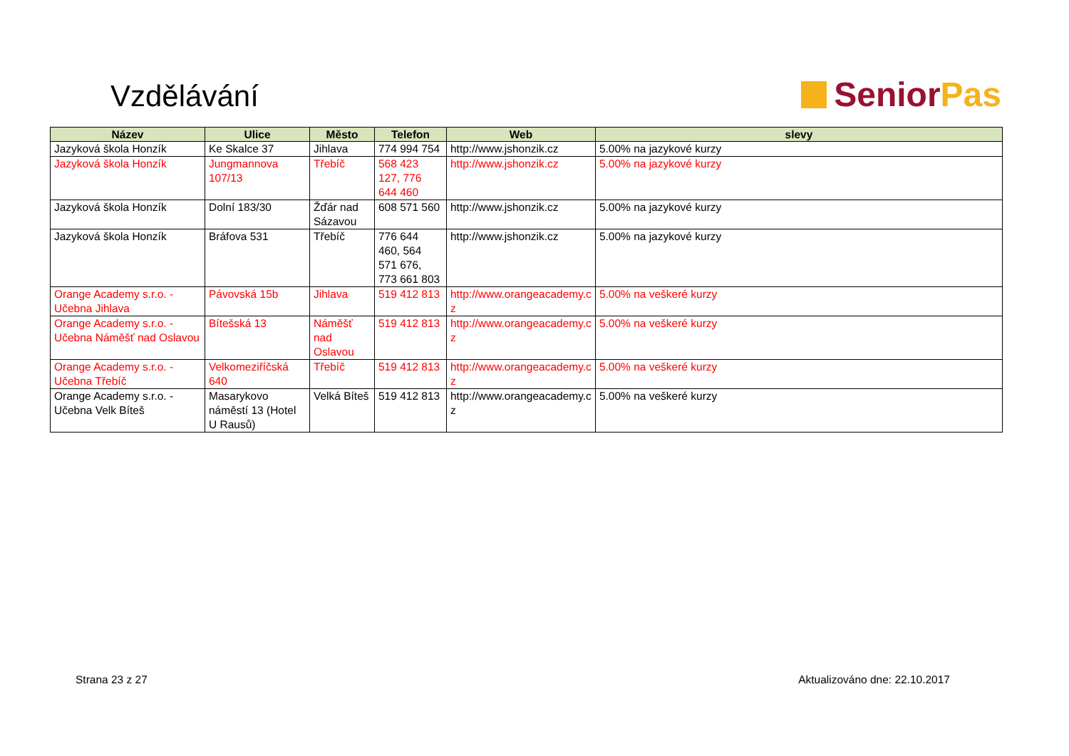Vzdělávání
Senior Pas
| Název | Ulice | Město | Telefon | Web | slevy |
| --- | --- | --- | --- | --- | --- |
| Jazyková škola Honzík | Ke Skalce 37 | Jihlava | 774 994 754 | http://www.jshonzik.cz | 5.00% na jazykové kurzy |
| Jazyková škola Honzík | Jungmannova 107/13 | Třebíč | 568 423 127, 776 644 460 | http://www.jshonzik.cz | 5.00% na jazykové kurzy |
| Jazyková škola Honzík | Dolní 183/30 | Žďár nad Sázavou | 608 571 560 | http://www.jshonzik.cz | 5.00% na jazykové kurzy |
| Jazyková škola Honzík | Bráfova 531 | Třebíč | 776 644 460, 564 571 676, 773 661 803 | http://www.jshonzik.cz | 5.00% na jazykové kurzy |
| Orange Academy s.r.o. - Učebna Jihlava | Pávovská 15b | Jihlava | 519 412 813 | http://www.orangeacademy.c z | 5.00% na veškeré kurzy |
| Orange Academy s.r.o. - Učebna Náměšť nad Oslavou | Bítešská 13 | Náměšť nad Oslavou | 519 412 813 | http://www.orangeacademy.c z | 5.00% na veškeré kurzy |
| Orange Academy s.r.o. - Učebna Třebíč | Velkomeziříčská 640 | Třebíč | 519 412 813 | http://www.orangeacademy.c z | 5.00% na veškeré kurzy |
| Orange Academy s.r.o. - Učebna Velk Bíteš | Masarykovo náměstí 13 (Hotel U Rausů) | Velká Bíteš | 519 412 813 | http://www.orangeacademy.c z | 5.00% na veškeré kurzy |
Strana 23 z 27 Aktualizováno dne: 22.10.2017